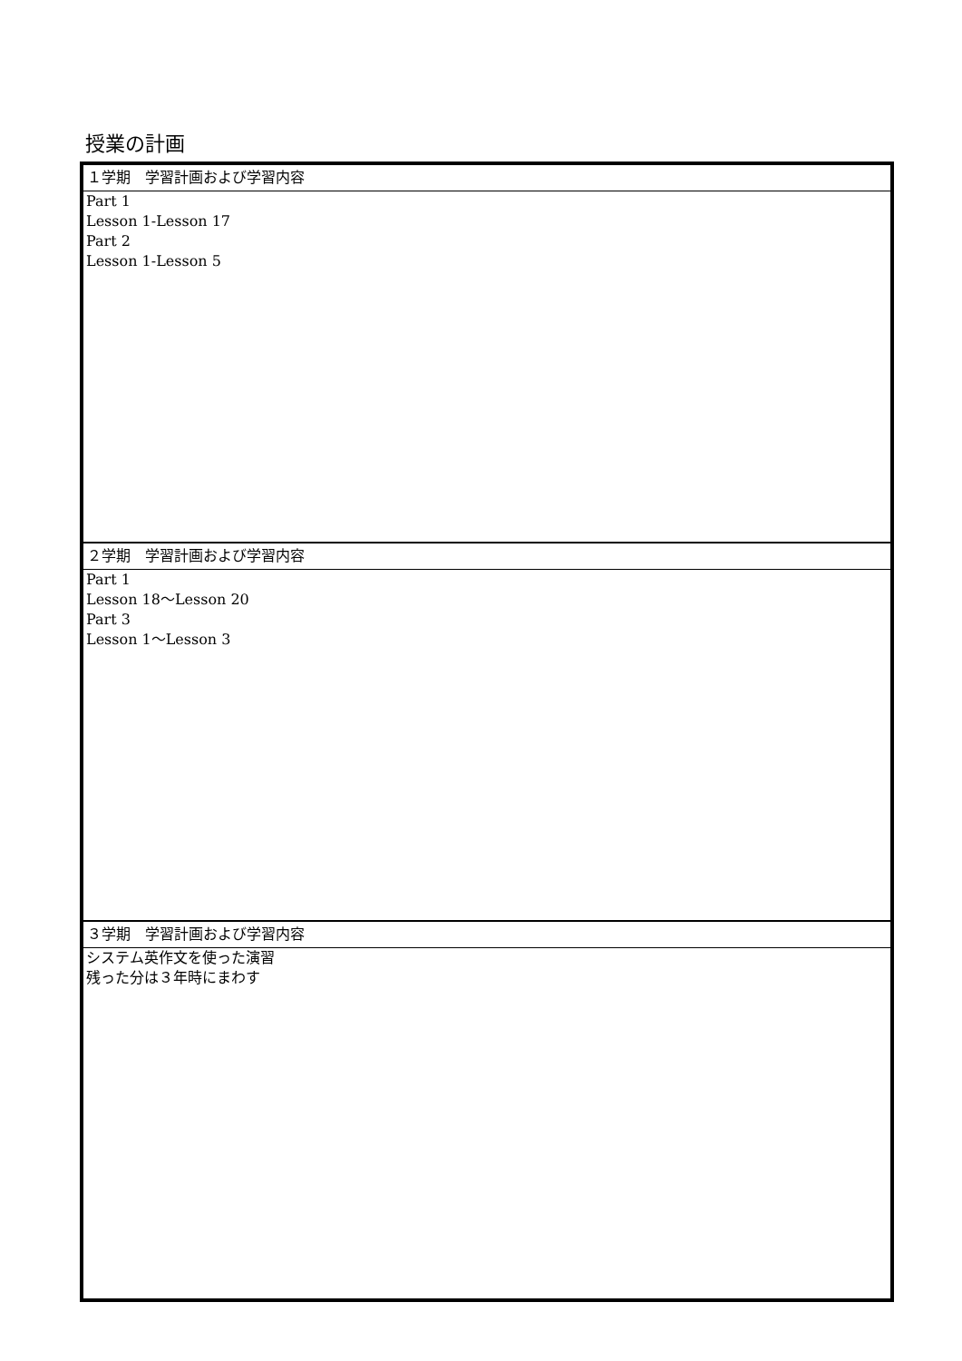授業の計画
| １学期 学習計画および学習内容 |
| Part 1 Lesson 1-Lesson 17 Part 2 Lesson 1-Lesson 5 |
| ２学期 学習計画および学習内容 |
| Part 1 Lesson 18～Lesson 20 Part 3 Lesson 1～Lesson 3 |
| ３学期 学習計画および学習内容 |
| システム英作文を使った演習 残った分は３年時にまわす |